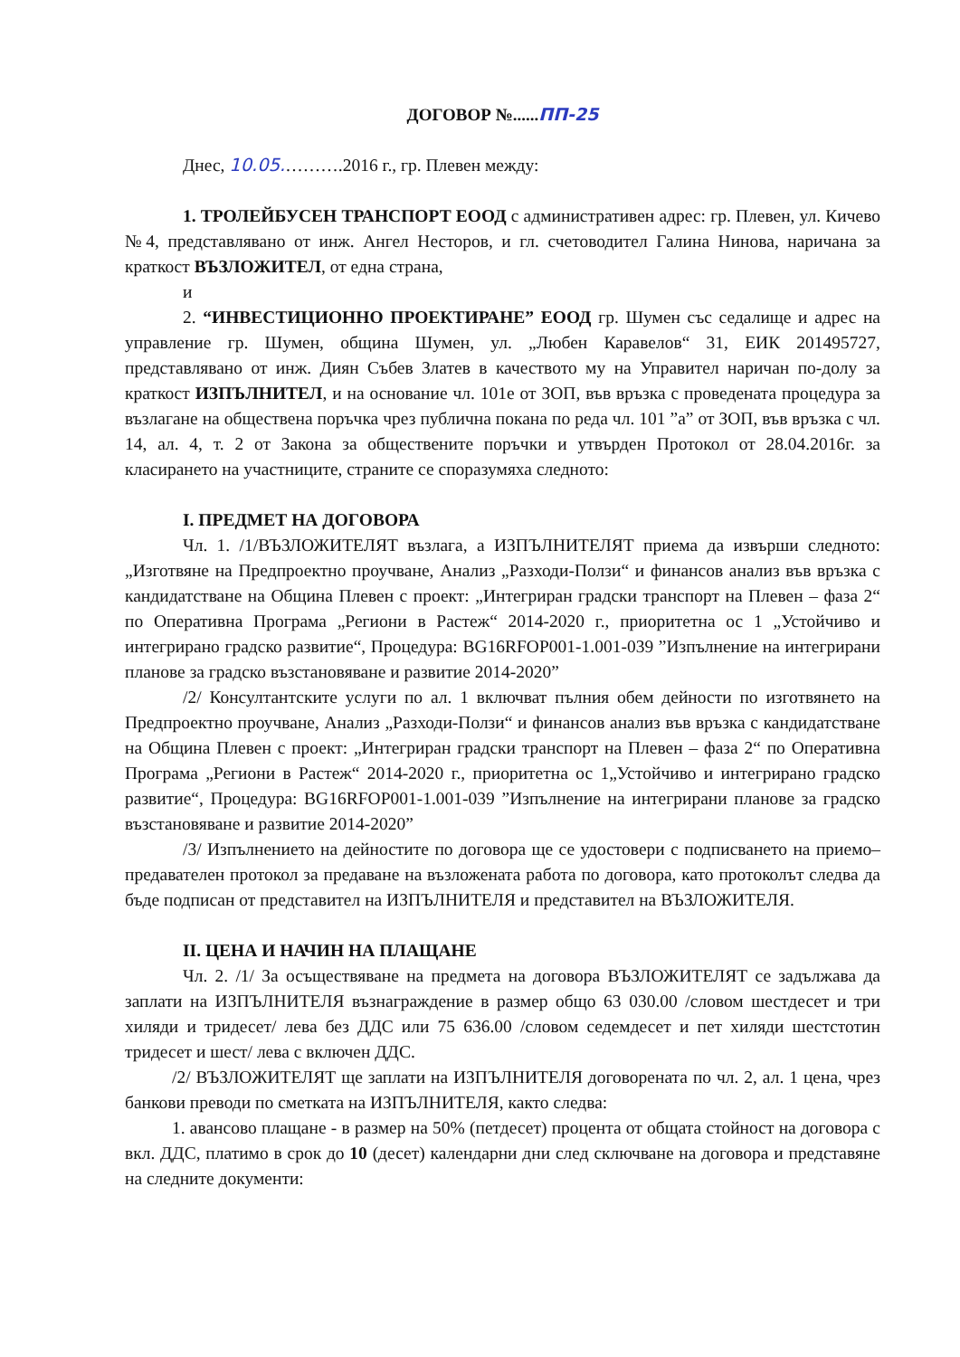ДОГОВОР №......ПП-25
Днес, 10.05.……….2016 г., гр. Плевен между:
1. ТРОЛЕЙБУСЕН ТРАНСПОРТ ЕООД с административен адрес: гр. Плевен, ул. Кичево №4, представлявано от инж. Ангел Несторов, и гл. счетоводител Галина Нинова, наричана за краткост ВЪЗЛОЖИТЕЛ, от една страна,
и
2. “ИНВЕСТИЦИОННО ПРОЕКТИРАНЕ” ЕООД гр. Шумен със седалище и адрес на управление гр. Шумен, община Шумен, ул. „Любен Каравелов“ 31, ЕИК 201495727, представлявано от инж. Диян Събев Златев в качеството му на Управител наричан по-долу за краткост ИЗПЪЛНИТЕЛ, и на основание чл. 101е от ЗОП, във връзка с проведената процедура за възлагане на обществена поръчка чрез публична покана по реда чл. 101 ”а” от ЗОП, във връзка с чл. 14, ал. 4, т. 2 от Закона за обществените поръчки и утвърден Протокол от 28.04.2016г. за класирането на участниците, страните се споразумяха следното:
I. ПРЕДМЕТ НА ДОГОВОРА
Чл. 1. /1/ВЪЗЛОЖИТЕЛЯТ възлага, а ИЗПЪЛНИТЕЛЯТ приема да извърши следното: „Изготвяне на Предпроектно проучване, Анализ „Разходи-Ползи“ и финансов анализ във връзка с кандидатстване на Община Плевен с проект: „Интегриран градски транспорт на Плевен – фаза 2“ по Оперативна Програма „Региони в Растеж“ 2014-2020 г., приоритетна ос 1 „Устойчиво и интегрирано градско развитие“, Процедура: BG16RFOP001-1.001-039 ”Изпълнение на интегрирани планове за градско възстановяване и развитие 2014-2020”
/2/ Консултантските услуги по ал. 1 включват пълния обем дейности по изготвянето на Предпроектно проучване, Анализ „Разходи-Ползи“ и финансов анализ във връзка с кандидатстване на Община Плевен с проект: „Интегриран градски транспорт на Плевен – фаза 2“ по Оперативна Програма „Региони в Растеж“ 2014-2020 г., приоритетна ос 1„Устойчиво и интегрирано градско развитие“, Процедура: BG16RFOP001-1.001-039 ”Изпълнение на интегрирани планове за градско възстановяване и развитие 2014-2020”
/3/ Изпълнението на дейностите по договора ще се удостовери с подписването на приемо–предавателен протокол за предаване на възложената работа по договора, като протоколът следва да бъде подписан от представител на ИЗПЪЛНИТЕЛЯ и представител на ВЪЗЛОЖИТЕЛЯ.
II. ЦЕНА И НАЧИН НА ПЛАЩАНЕ
Чл. 2. /1/ За осъществяване на предмета на договора ВЪЗЛОЖИТЕЛЯТ се задължава да заплати на ИЗПЪЛНИТЕЛЯ възнаграждение в размер общо 63 030.00 /словом шестдесет и три хиляди и тридесет/ лева без ДДС или 75 636.00 /словом седемдесет и пет хиляди шестстотин тридесет и шест/ лева с включен ДДС.
/2/ ВЪЗЛОЖИТЕЛЯТ ще заплати на ИЗПЪЛНИТЕЛЯ договорената по чл. 2, ал. 1 цена, чрез банкови преводи по сметката на ИЗПЪЛНИТЕЛЯ, както следва:
1. авансово плащане - в размер на 50% (петдесет) процента от общата стойност на договора с вкл. ДДС, платимо в срок до 10 (десет) календарни дни след сключване на договора и представяне на следните документи: